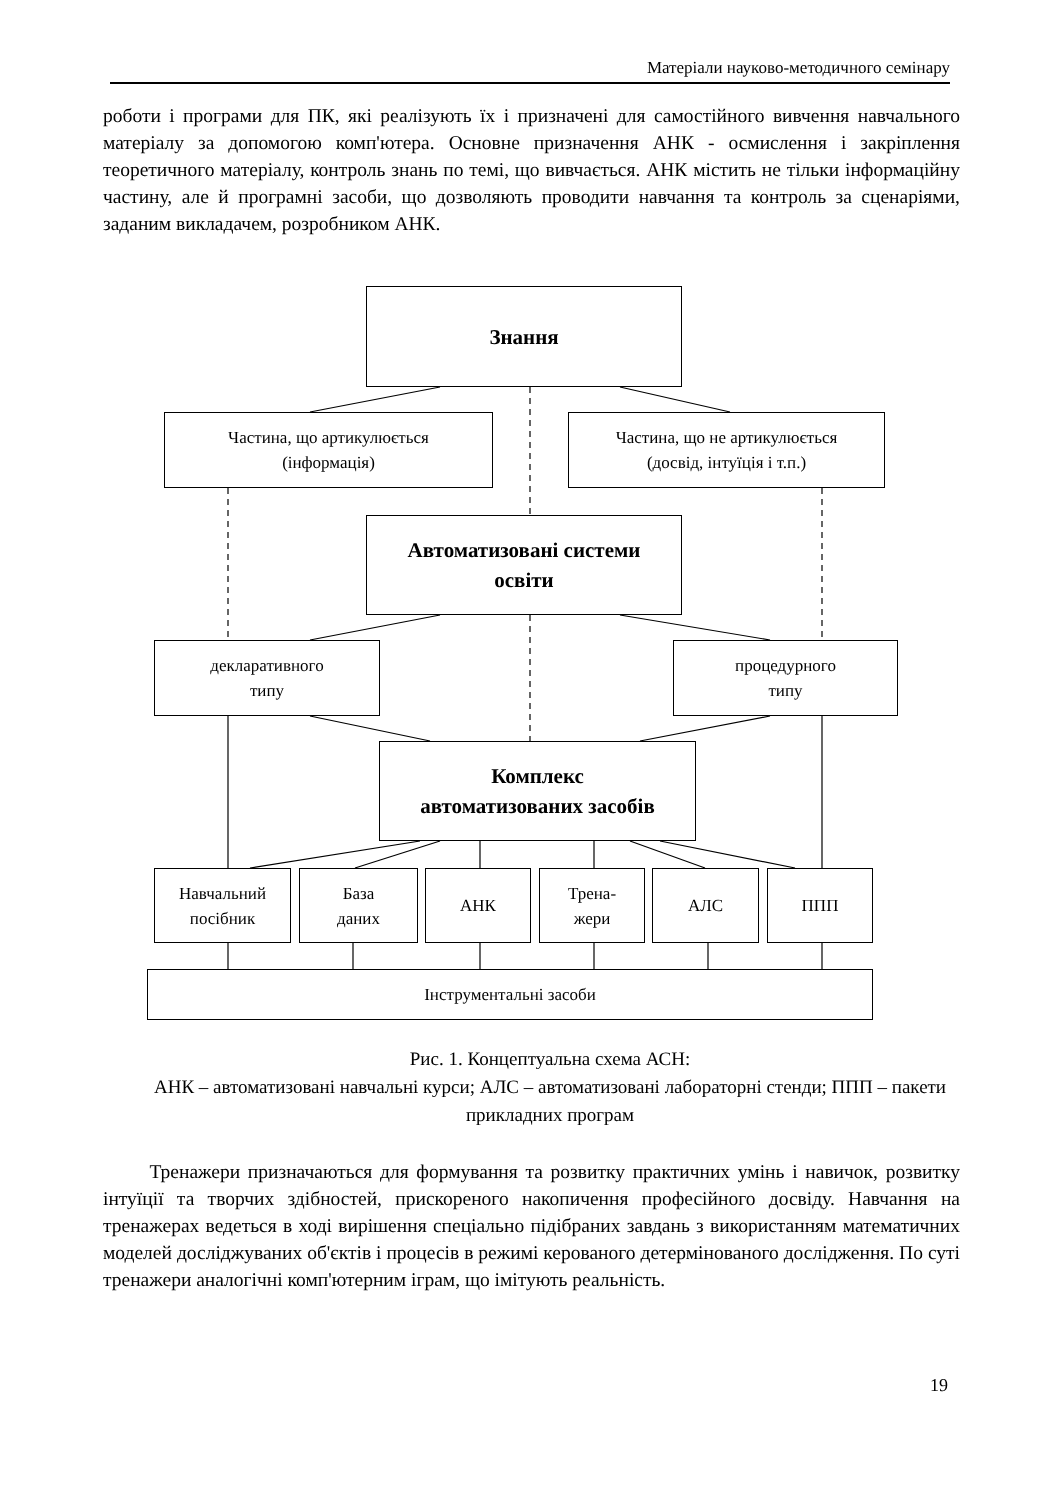Матеріали науково-методичного семінару
роботи і програми для ПК, які реалізують їх і призначені для самостійного вивчення навчального матеріалу за допомогою комп'ютера. Основне призначення АНК - осмислення і закріплення теоретичного матеріалу, контроль знань по темі, що вивчається. АНК містить не тільки інформаційну частину, але й програмні засоби, що дозволяють проводити навчання та контроль за сценаріями, заданим викладачем, розробником АНК.
Знання
Частина, що артикулюється
(інформація)
Частина, що не артикулюється
(досвід, інтуїція і т.п.)
Автоматизовані системи
освіти
декларативного
типу
процедурного
типу
Комплекс
автоматизованих засобів
Навчальний
посібник
База
даних
АНК
Трена-
жери
АЛС ППП
Інструментальні засоби
Рис. 1. Концептуальна схема АСН:
АНК – автоматизовані навчальні курси; АЛС – автоматизовані лабораторні стенди; ППП – пакети прикладних програм
Тренажери призначаються для формування та розвитку практичних умінь і навичок, розвитку інтуїції та творчих здібностей, прискореного накопичення професійного досвіду. Навчання на тренажерах ведеться в ході вирішення спеціально підібраних завдань з використанням математичних моделей досліджуваних об'єктів і процесів в режимі керованого детермінованого дослідження. По суті тренажери аналогічні комп'ютерним іграм, що імітують реальність.
19